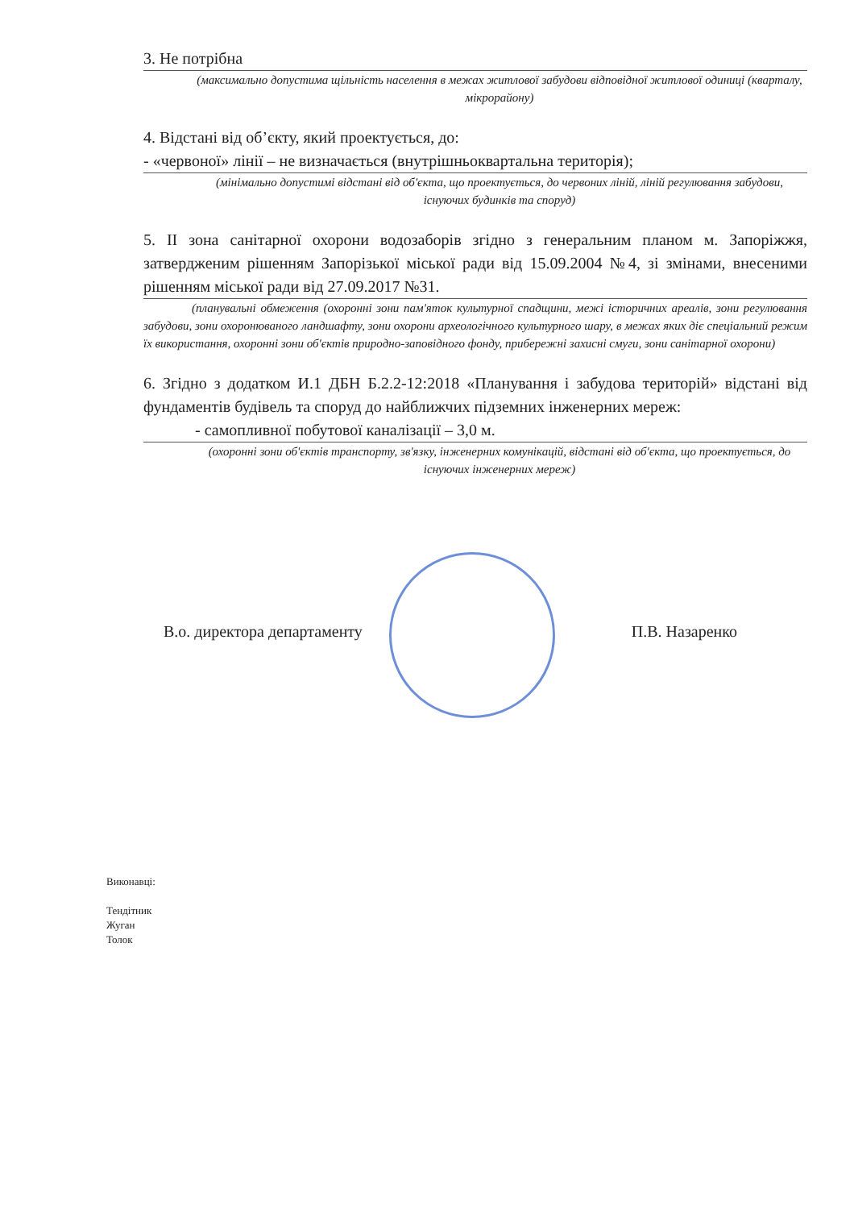3. Не потрібна
(максимально допустима щільність населення в межах житлової забудови відповідної житлової одиниці (кварталу, мікрорайону)
4. Відстані від об’єкту, який проектується, до:
- «червоної» лінії – не визначається (внутрішньоквартальна територія);
(мінімально допустимі відстані від об'єкта, що проектується, до червоних ліній, ліній регулювання забудови, існуючих будинків та споруд)
5. ІІ зона санітарної охорони водозаборів згідно з генеральним планом м. Запоріжжя, затвердженим рішенням Запорізької міської ради від 15.09.2004 №4, зі змінами, внесеними рішенням міської ради від 27.09.2017 №31.
(планувальні обмеження (охоронні зони пам'яток культурної спадщини, межі історичних ареалів, зони регулювання забудови, зони охоронюваного ландшафту, зони охорони археологічного культурного шару, в межах яких діє спеціальний режим їх використання, охоронні зони об'єктів природно-заповідного фонду, прибережні захисні смуги, зони санітарної охорони)
6. Згідно з додатком И.1 ДБН Б.2.2-12:2018 «Планування і забудова територій» відстані від фундаментів будівель та споруд до найближчих підземних інженерних мереж:
- самопливної побутової каналізації – 3,0 м.
(охоронні зони об'єктів транспорту, зв'язку, інженерних комунікацій, відстані від об'єкта, що проектується, до існуючих інженерних мереж)
В.о. директора департаменту П.В. Назаренко
Виконавці:
Тендітник
Жуган
Толок